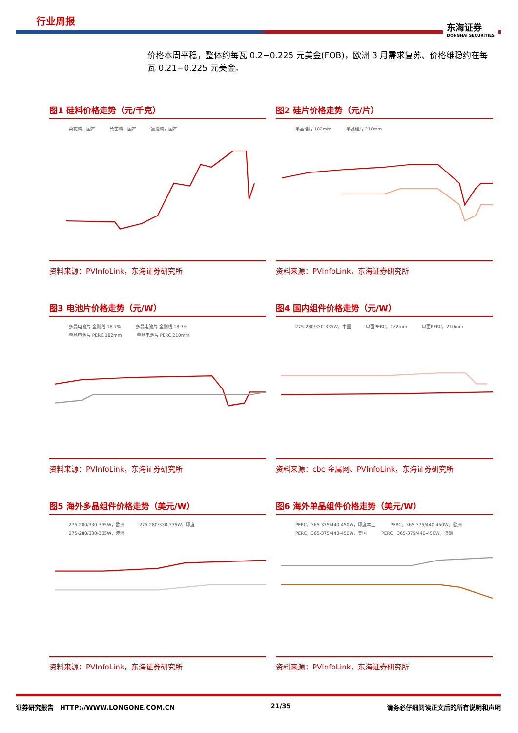行业周报 东海证券
DONGHAI SECURITIES
价格本周平稳，整体约每瓦 0.2−0.225 元美金(FOB)，欧洲 3 月需求复苏、价格维稳约在每瓦 0.21−0.225 元美金。
图1 硅料价格走势（元/千克）
菜花料，国产 致密料，国产 复投料，国产
资料来源：PVInfoLink，东海证券研究所
图2 硅片价格走势（元/片）
单晶硅片 182mm 单晶硅片 210mm
资料来源：PVInfoLink，东海证券研究所
图3 电池片价格走势（元/W）
多晶电池片 金刚线-18.7% 多晶电池片 金刚线-18.7% 单晶电池片 PERC,182mm 单晶电池片 PERC,210mm
资料来源：PVInfoLink，东海证券研究所
图4 国内组件价格走势（元/W）
275-280/330-335W，中国 单面PERC，182mm 单面PERC，210mm
资料来源：cbc 金属网、PVInfoLink，东海证券研究所
图5 海外多晶组件价格走势（美元/W）
275-280/330-335W，欧洲 275-280/330-335W，印度 275-280/330-335W，澳洲
资料来源：PVInfoLink，东海证券研究所
图6 海外单晶组件价格走势（美元/W）
PERC，365-375/440-450W，印度本土 PERC，365-375/440-450W，欧洲 PERC，365-375/440-450W，美国 PERC，365-375/440-450W，澳洲
资料来源：PVInfoLink，东海证券研究所
证券研究报告　HTTP://WWW.LONGONE.COM.CN 21/35 请务必仔细阅读正文后的所有说明和声明